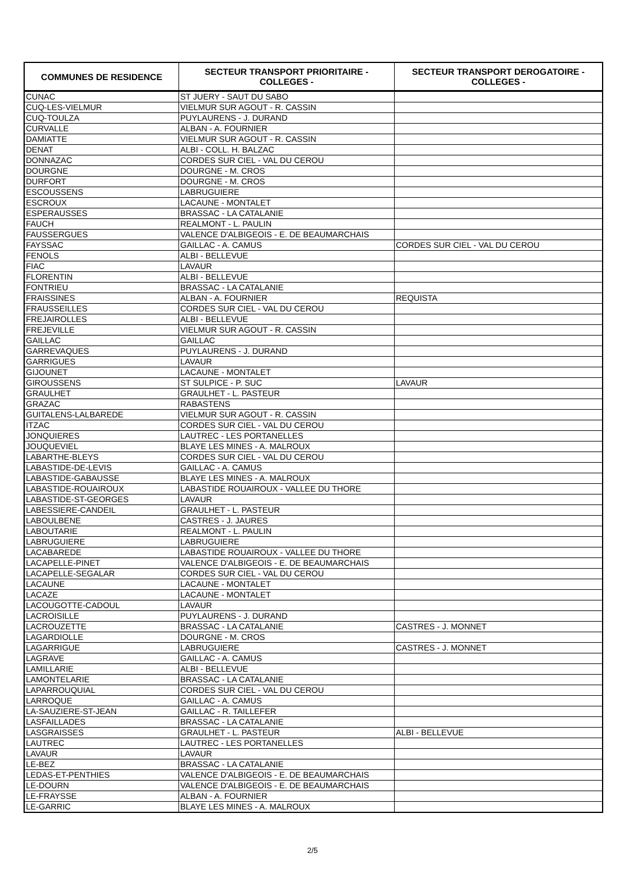| COMMUNES DE RESIDENCE | SECTEUR TRANSPORT PRIORITAIRE - COLLEGES - | SECTEUR TRANSPORT DEROGATOIRE - COLLEGES - |
| --- | --- | --- |
| CUNAC | ST JUERY - SAUT DU SABO | |
| CUQ-LES-VIELMUR | VIELMUR SUR AGOUT - R. CASSIN | |
| CUQ-TOULZA | PUYLAURENS - J. DURAND | |
| CURVALLE | ALBAN - A. FOURNIER | |
| DAMIATTE | VIELMUR SUR AGOUT - R. CASSIN | |
| DENAT | ALBI - COLL. H. BALZAC | |
| DONNAZAC | CORDES SUR CIEL - VAL DU CEROU | |
| DOURGNE | DOURGNE - M. CROS | |
| DURFORT | DOURGNE - M. CROS | |
| ESCOUSSENS | LABRUGUIERE | |
| ESCROUX | LACAUNE - MONTALET | |
| ESPERAUSSES | BRASSAC - LA CATALANIE | |
| FAUCH | REALMONT - L. PAULIN | |
| FAUSSERGUES | VALENCE D'ALBIGEOIS - E. DE BEAUMARCHAIS | |
| FAYSSAC | GAILLAC - A. CAMUS | CORDES SUR CIEL - VAL DU CEROU |
| FENOLS | ALBI - BELLEVUE | |
| FIAC | LAVAUR | |
| FLORENTIN | ALBI - BELLEVUE | |
| FONTRIEU | BRASSAC - LA CATALANIE | |
| FRAISSINES | ALBAN - A. FOURNIER | REQUISTA |
| FRAUSSEILLES | CORDES SUR CIEL - VAL DU CEROU | |
| FREJAIROLLES | ALBI - BELLEVUE | |
| FREJEVILLE | VIELMUR SUR AGOUT - R. CASSIN | |
| GAILLAC | GAILLAC | |
| GARREVAQUES | PUYLAURENS - J. DURAND | |
| GARRIGUES | LAVAUR | |
| GIJOUNET | LACAUNE - MONTALET | |
| GIROUSSENS | ST SULPICE - P. SUC | LAVAUR |
| GRAULHET | GRAULHET - L. PASTEUR | |
| GRAZAC | RABASTENS | |
| GUITALENS-LALBAREDE | VIELMUR SUR AGOUT - R. CASSIN | |
| ITZAC | CORDES SUR CIEL - VAL DU CEROU | |
| JONQUIERES | LAUTREC - LES PORTANELLES | |
| JOUQUEVIEL | BLAYE LES MINES - A. MALROUX | |
| LABARTHE-BLEYS | CORDES SUR CIEL - VAL DU CEROU | |
| LABASTIDE-DE-LEVIS | GAILLAC - A. CAMUS | |
| LABASTIDE-GABAUSSE | BLAYE LES MINES - A. MALROUX | |
| LABASTIDE-ROUAIROUX | LABASTIDE ROUAIROUX - VALLEE DU THORE | |
| LABASTIDE-ST-GEORGES | LAVAUR | |
| LABESSIERE-CANDEIL | GRAULHET - L. PASTEUR | |
| LABOULBENE | CASTRES - J. JAURES | |
| LABOUTARIE | REALMONT - L. PAULIN | |
| LABRUGUIERE | LABRUGUIERE | |
| LACABAREDE | LABASTIDE ROUAIROUX - VALLEE DU THORE | |
| LACAPELLE-PINET | VALENCE D'ALBIGEOIS - E. DE BEAUMARCHAIS | |
| LACAPELLE-SEGALAR | CORDES SUR CIEL - VAL DU CEROU | |
| LACAUNE | LACAUNE - MONTALET | |
| LACAZE | LACAUNE - MONTALET | |
| LACOUGOTTE-CADOUL | LAVAUR | |
| LACROISILLE | PUYLAURENS - J. DURAND | |
| LACROUZETTE | BRASSAC - LA CATALANIE | CASTRES - J. MONNET |
| LAGARDIOLLE | DOURGNE - M. CROS | |
| LAGARRIGUE | LABRUGUIERE | CASTRES - J. MONNET |
| LAGRAVE | GAILLAC - A. CAMUS | |
| LAMILLARIE | ALBI - BELLEVUE | |
| LAMONTELARIE | BRASSAC - LA CATALANIE | |
| LAPARROUQUIAL | CORDES SUR CIEL - VAL DU CEROU | |
| LARROQUE | GAILLAC - A. CAMUS | |
| LA-SAUZIERE-ST-JEAN | GAILLAC - R. TAILLEFER | |
| LASFAILLADES | BRASSAC - LA CATALANIE | |
| LASGRAISSES | GRAULHET - L. PASTEUR | ALBI - BELLEVUE |
| LAUTREC | LAUTREC - LES PORTANELLES | |
| LAVAUR | LAVAUR | |
| LE-BEZ | BRASSAC - LA CATALANIE | |
| LEDAS-ET-PENTHIES | VALENCE D'ALBIGEOIS - E. DE BEAUMARCHAIS | |
| LE-DOURN | VALENCE D'ALBIGEOIS - E. DE BEAUMARCHAIS | |
| LE-FRAYSSE | ALBAN - A. FOURNIER | |
| LE-GARRIC | BLAYE LES MINES - A. MALROUX | |
2/5